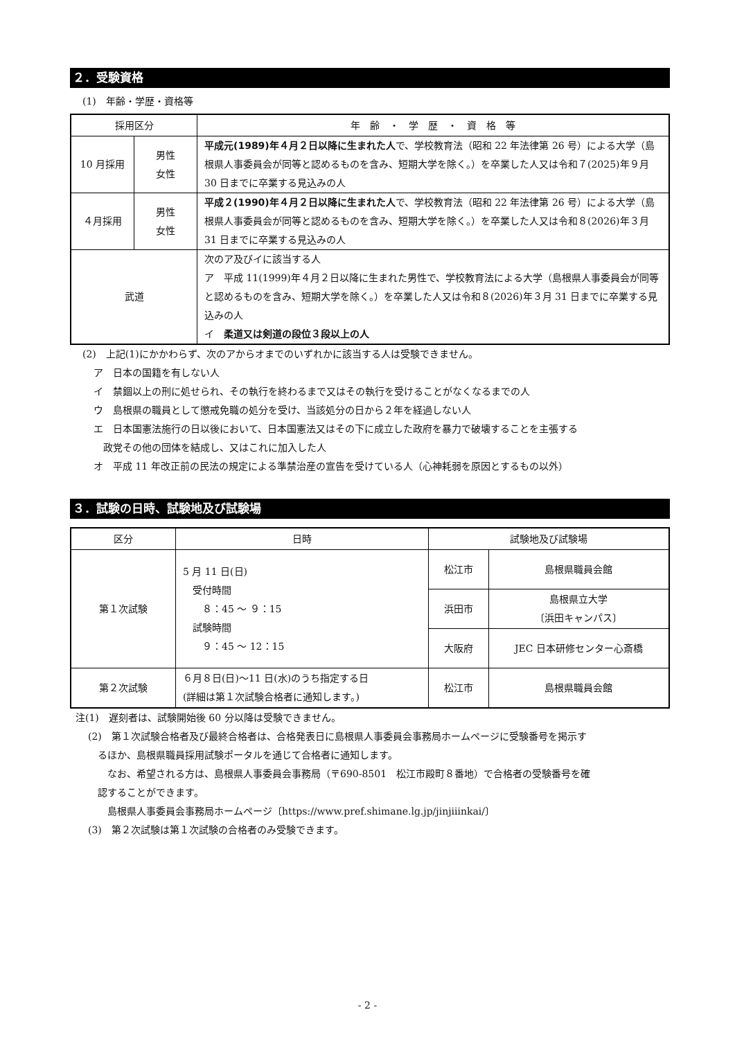２．受験資格
(1)　年齢・学歴・資格等
| 採用区分 | | 年 齢 ・ 学 歴 ・ 資 格 等 |
| --- | --- | --- |
| 10 月採用 | 男性 女性 | 平成元(1989)年４月２日以降に生まれた人 で、学校教育法（昭和 22 年法律第 26 号）による大学（島根県人事委員会が同等と認めるものを含み、短期大学を除く。）を卒業した人又は令和７(2025)年９月 30 日までに卒業する見込みの人 |
| ４月採用 | 男性 女性 | 平成２(1990)年４月２日以降に生まれた人 で、学校教育法（昭和 22 年法律第 26 号）による大学（島根県人事委員会が同等と認めるものを含み、短期大学を除く。）を卒業した人又は令和８(2026)年３月 31 日までに卒業する見込みの人 |
| 武道 | | 次のア及びイに該当する人 ア 平成 11(1999)年４月２日以降に生まれた男性で、学校教育法による大学（島根県人事委員会が同等と認めるものを含み、短期大学を除く。）を卒業した人又は令和８(2026)年３月 31 日までに卒業する見込みの人 イ 柔道又は剣道の段位３段以上の人 |
(2)　上記(1)にかかわらず、次のアからオまでのいずれかに該当する人は受験できません。
ア　日本の国籍を有しない人
イ　禁錮以上の刑に処せられ、その執行を終わるまで又はその執行を受けることがなくなるまでの人
ウ　島根県の職員として懲戒免職の処分を受け、当該処分の日から２年を経過しない人
エ　日本国憲法施行の日以後において、日本国憲法又はその下に成立した政府を暴力で破壊することを主張する
　政党その他の団体を結成し、又はこれに加入した人
オ　平成 11 年改正前の民法の規定による準禁治産の宣告を受けている人（心神耗弱を原因とするもの以外）
３．試験の日時、試験地及び試験場
| 区分 | 日時 | 試験地及び試験場 | |
| --- | --- | --- | --- |
| 第１次試験 | 5 月 11 日(日) 受付時間 ８：45 ～ ９：15 試験時間 ９：45 ～ 12：15 | 松江市 | 島根県職員会館 |
| | | 浜田市 | 島根県立大学 〔浜田キャンパス〕 |
| | | 大阪府 | JEC 日本研修センター心斎橋 |
| 第２次試験 | ６月８日(日)～11 日(水)のうち指定する日 (詳細は第１次試験合格者に通知します。) | 松江市 | 島根県職員会館 |
注(1)　遅刻者は、試験開始後 60 分以降は受験できません。
(2)　第１次試験合格者及び最終合格者は、合格発表日に島根県人事委員会事務局ホームページに受験番号を掲示す
　るほか、島根県職員採用試験ポータルを通じて合格者に通知します。
　　なお、希望される方は、島根県人事委員会事務局（〒690-8501　松江市殿町８番地）で合格者の受験番号を確
　認することができます。
　　島根県人事委員会事務局ホームページ〔https://www.pref.shimane.lg.jp/jinjiiinkai/〕
(3)　第２次試験は第１次試験の合格者のみ受験できます。
- 2 -